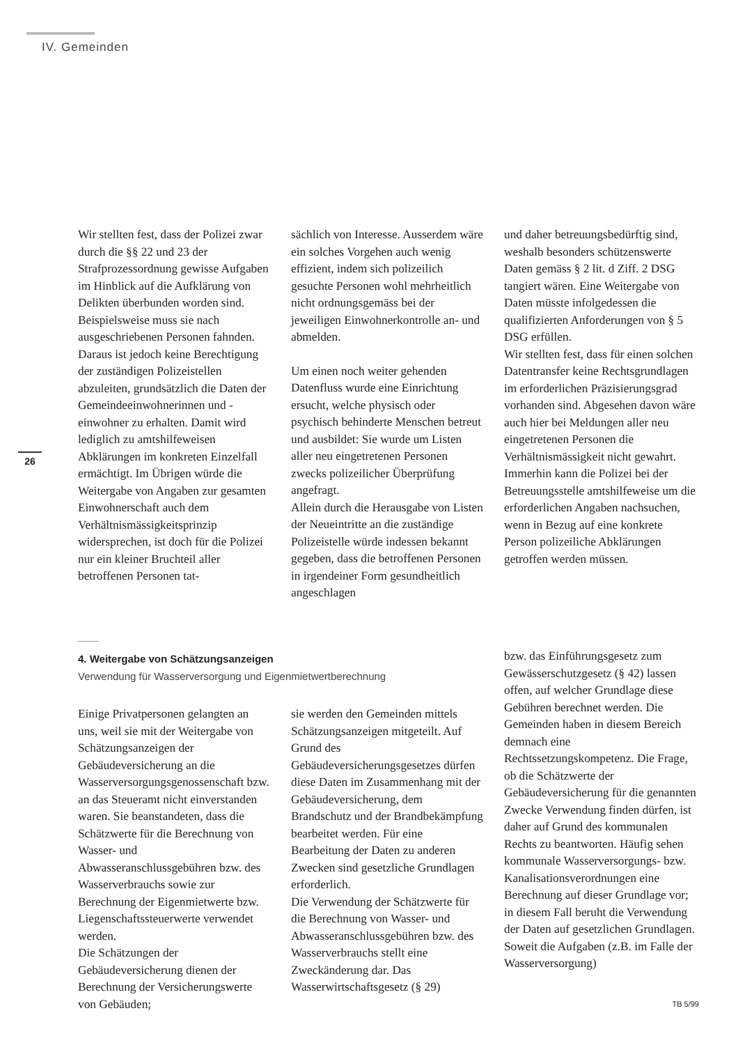IV. Gemeinden
26
Wir stellten fest, dass der Polizei zwar durch die §§ 22 und 23 der Strafprozessordnung gewisse Aufgaben im Hinblick auf die Aufklärung von Delikten überbunden worden sind. Beispielsweise muss sie nach ausgeschriebenen Personen fahnden. Daraus ist jedoch keine Berechtigung der zuständigen Polizeistellen abzuleiten, grundsätzlich die Daten der Gemeindeeinwohnerinnen und -einwohner zu erhalten. Damit wird lediglich zu amtshilfeweisen Abklärungen im konkreten Einzelfall ermächtigt. Im Übrigen würde die Weitergabe von Angaben zur gesamten Einwohnerschaft auch dem Verhältnismässigkeitsprinzip widersprechen, ist doch für die Polizei nur ein kleiner Bruchteil aller betroffenen Personen tat-
sächlich von Interesse. Ausserdem wäre ein solches Vorgehen auch wenig effizient, indem sich polizeilich gesuchte Personen wohl mehrheitlich nicht ordnungsgemäss bei der jeweiligen Einwohnerkontrolle an- und abmelden.
Um einen noch weiter gehenden Datenfluss wurde eine Einrichtung ersucht, welche physisch oder psychisch behinderte Menschen betreut und ausbildet: Sie wurde um Listen aller neu eingetretenen Personen zwecks polizeilicher Überprüfung angefragt.
Allein durch die Herausgabe von Listen der Neueintritte an die zuständige Polizeistelle würde indessen bekannt gegeben, dass die betroffenen Personen in irgendeiner Form gesundheitlich angeschlagen
und daher betreuungsbedürftig sind, weshalb besonders schützenswerte Daten gemäss § 2 lit. d Ziff. 2 DSG tangiert wären. Eine Weitergabe von Daten müsste infolgedessen die qualifizierten Anforderungen von § 5 DSG erfüllen.
Wir stellten fest, dass für einen solchen Datentransfer keine Rechtsgrundlagen im erforderlichen Präzisierungsgrad vorhanden sind. Abgesehen davon wäre auch hier bei Meldungen aller neu eingetretenen Personen die Verhältnismässigkeit nicht gewahrt. Immerhin kann die Polizei bei der Betreuungsstelle amtshilfeweise um die erforderlichen Angaben nachsuchen, wenn in Bezug auf eine konkrete Person polizeiliche Abklärungen getroffen werden müssen.
4. Weitergabe von Schätzungsanzeigen
Verwendung für Wasserversorgung und Eigenmietwertberechnung
Einige Privatpersonen gelangten an uns, weil sie mit der Weitergabe von Schätzungsanzeigen der Gebäudeversicherung an die Wasserversorgungsgenossenschaft bzw. an das Steueramt nicht einverstanden waren. Sie beanstandeten, dass die Schätzwerte für die Berechnung von Wasser- und Abwasseranschlussgebühren bzw. des Wasserverbrauchs sowie zur Berechnung der Eigenmietwerte bzw. Liegenschaftssteuerwerte verwendet werden.
Die Schätzungen der Gebäudeversicherung dienen der Berechnung der Versicherungswerte von Gebäuden;
sie werden den Gemeinden mittels Schätzungsanzeigen mitgeteilt. Auf Grund des Gebäudeversicherungsgesetzes dürfen diese Daten im Zusammenhang mit der Gebäudeversicherung, dem Brandschutz und der Brandbekämpfung bearbeitet werden. Für eine Bearbeitung der Daten zu anderen Zwecken sind gesetzliche Grundlagen erforderlich.
Die Verwendung der Schätzwerte für die Berechnung von Wasser- und Abwasseranschlussgebühren bzw. des Wasserverbrauchs stellt eine Zweckänderung dar. Das Wasserwirtschaftsgesetz (§ 29)
bzw. das Einführungsgesetz zum Gewässerschutzgesetz (§ 42) lassen offen, auf welcher Grundlage diese Gebühren berechnet werden. Die Gemeinden haben in diesem Bereich demnach eine Rechtssetzungskompetenz. Die Frage, ob die Schätzwerte der Gebäudeversicherung für die genannten Zwecke Verwendung finden dürfen, ist daher auf Grund des kommunalen Rechts zu beantworten. Häufig sehen kommunale Wasserversorgungs- bzw. Kanalisationsverordnungen eine Berechnung auf dieser Grundlage vor; in diesem Fall beruht die Verwendung der Daten auf gesetzlichen Grundlagen. Soweit die Aufgaben (z.B. im Falle der Wasserversorgung)
TB 5/99